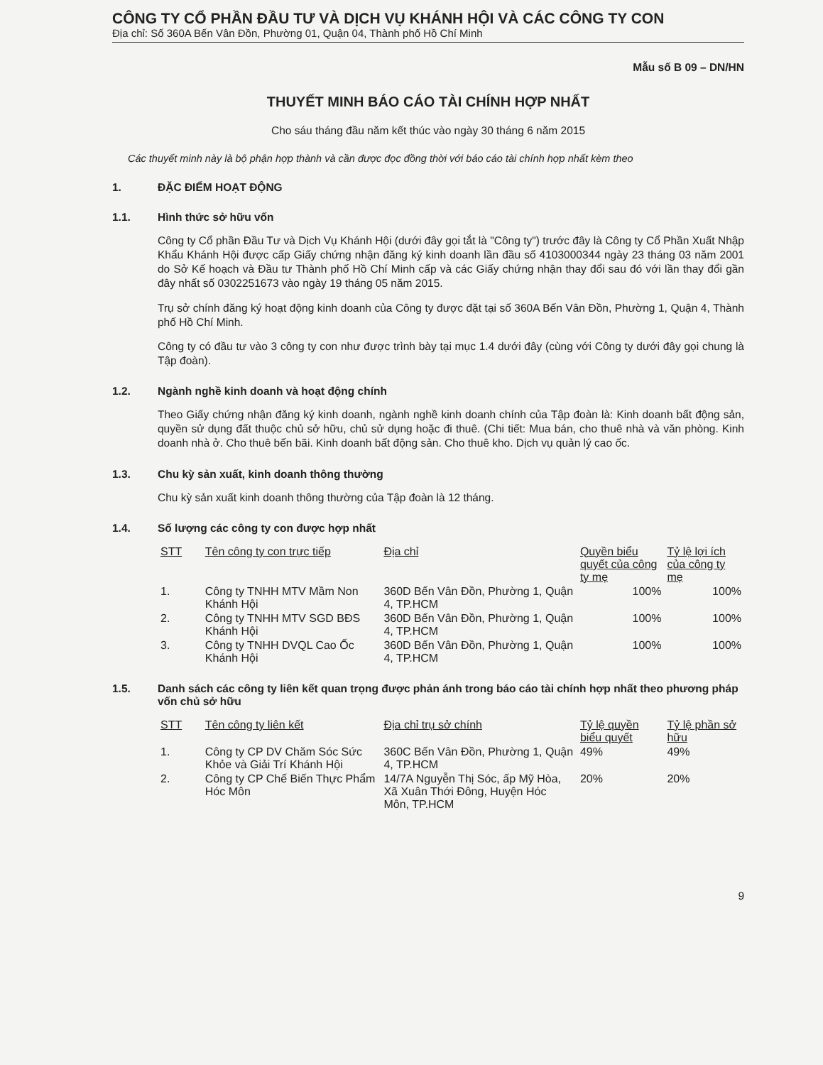CÔNG TY CỔ PHẦN ĐẦU TƯ VÀ DỊCH VỤ KHÁNH HỘI VÀ CÁC CÔNG TY CON
Địa chỉ: Số 360A Bến Vân Đồn, Phường 01, Quận 04, Thành phố Hồ Chí Minh
Mẫu số B 09 – DN/HN
THUYẾT MINH BÁO CÁO TÀI CHÍNH HỢP NHẤT
Cho sáu tháng đầu năm kết thúc vào ngày 30 tháng 6 năm 2015
Các thuyết minh này là bộ phận hợp thành và cần được đọc đồng thời với báo cáo tài chính hợp nhất kèm theo
1. ĐẶC ĐIỂM HOẠT ĐỘNG
1.1. Hình thức sở hữu vốn
Công ty Cổ phần Đầu Tư và Dịch Vụ Khánh Hội (dưới đây gọi tắt là "Công ty") trước đây là Công ty Cổ Phần Xuất Nhập Khẩu Khánh Hội được cấp Giấy chứng nhận đăng ký kinh doanh lần đầu số 4103000344 ngày 23 tháng 03 năm 2001 do Sở Kế hoạch và Đầu tư Thành phố Hồ Chí Minh cấp và các Giấy chứng nhận thay đổi sau đó với lần thay đổi gần đây nhất số 0302251673 vào ngày 19 tháng 05 năm 2015.
Trụ sở chính đăng ký hoạt động kinh doanh của Công ty được đặt tại số 360A Bến Vân Đồn, Phường 1, Quận 4, Thành phố Hồ Chí Minh.
Công ty có đầu tư vào 3 công ty con như được trình bày tại mục 1.4 dưới đây (cùng với Công ty dưới đây gọi chung là Tập đoàn).
1.2. Ngành nghề kinh doanh và hoạt động chính
Theo Giấy chứng nhận đăng ký kinh doanh, ngành nghề kinh doanh chính của Tập đoàn là: Kinh doanh bất động sản, quyền sử dụng đất thuộc chủ sở hữu, chủ sử dụng hoặc đi thuê. (Chi tiết: Mua bán, cho thuê nhà và văn phòng. Kinh doanh nhà ở. Cho thuê bến bãi. Kinh doanh bất động sản. Cho thuê kho. Dịch vụ quản lý cao ốc.
1.3. Chu kỳ sản xuất, kinh doanh thông thường
Chu kỳ sản xuất kinh doanh thông thường của Tập đoàn là 12 tháng.
1.4. Số lượng các công ty con được hợp nhất
| STT | Tên công ty con trực tiếp | Địa chỉ | Quyền biểu quyết của công ty mẹ | Tỷ lệ lợi ích của công ty mẹ |
| --- | --- | --- | --- | --- |
| 1. | Công ty TNHH MTV Mầm Non Khánh Hội | 360D Bến Vân Đồn, Phường 1, Quận 4, TP.HCM | 100% | 100% |
| 2. | Công ty TNHH MTV SGD BĐS Khánh Hội | 360D Bến Vân Đồn, Phường 1, Quận 4, TP.HCM | 100% | 100% |
| 3. | Công ty TNHH DVQL Cao Ốc Khánh Hội | 360D Bến Vân Đồn, Phường 1, Quận 4, TP.HCM | 100% | 100% |
1.5. Danh sách các công ty liên kết quan trọng được phản ánh trong báo cáo tài chính hợp nhất theo phương pháp vốn chủ sở hữu
| STT | Tên công ty liên kết | Địa chỉ trụ sở chính | Tỷ lệ quyền biểu quyết | Tỷ lệ phần sở hữu |
| --- | --- | --- | --- | --- |
| 1. | Công ty CP DV Chăm Sóc Sức Khỏe và Giải Trí Khánh Hội | 360C Bến Vân Đồn, Phường 1, Quận 4, TP.HCM | 49% | 49% |
| 2. | Công ty CP Chế Biến Thực Phẩm Hóc Môn | 14/7A Nguyễn Thị Sóc, ấp Mỹ Hòa, Xã Xuân Thới Đông, Huyện Hóc Môn, TP.HCM | 20% | 20% |
9